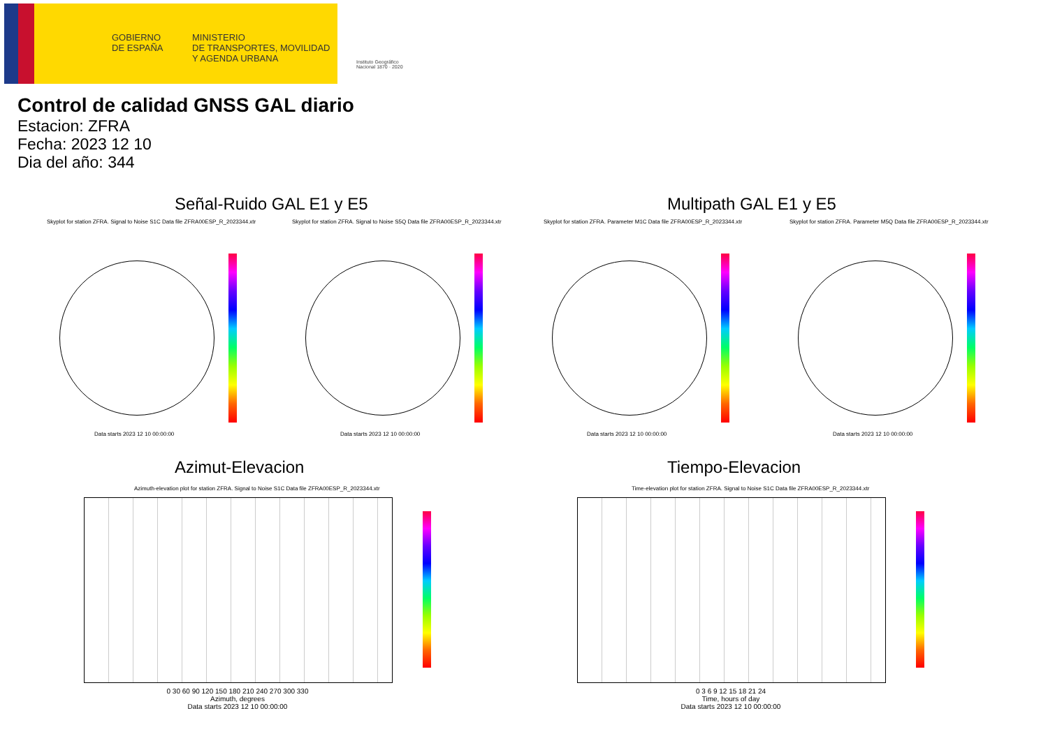GOBIERNO
DE ESPAÑA
MINISTERIO
DE TRANSPORTES, MOVILIDAD
Y AGENDA URBANA
Instituto Geográfico
Nacional 1870 · 2020
Control de calidad GNSS GAL diario
Estacion: ZFRA
Fecha: 2023 12 10
Dia del año: 344
Señal-Ruido GAL E1 y E5 Multipath GAL E1 y E5
Skyplot for station ZFRA. Signal to Noise S1C Data file ZFRA00ESP_R_2023344.xtr
Skyplot for station ZFRA. Signal to Noise S5Q Data file ZFRA00ESP_R_2023344.xtr
Skyplot for station ZFRA. Parameter M1C Data file ZFRA00ESP_R_2023344.xtr
Skyplot for station ZFRA. Parameter M5Q Data file ZFRA00ESP_R_2023344.xtr
Data starts 2023 12 10 00:00:00
Data starts 2023 12 10 00:00:00
Data starts 2023 12 10 00:00:00
Data starts 2023 12 10 00:00:00
Azimut-Elevacion Tiempo-Elevacion
Azimuth-elevation plot for station ZFRA. Signal to Noise S1C Data file ZFRA00ESP_R_2023344.xtr
Time-elevation plot for station ZFRA. Signal to Noise S1C Data file ZFRA00ESP_R_2023344.xtr
0 30 60 90 120 150 180 210 240 270 300 330
Azimuth, degrees
Data starts 2023 12 10 00:00:00
0 3 6 9 12 15 18 21 24
Time, hours of day
Data starts 2023 12 10 00:00:00